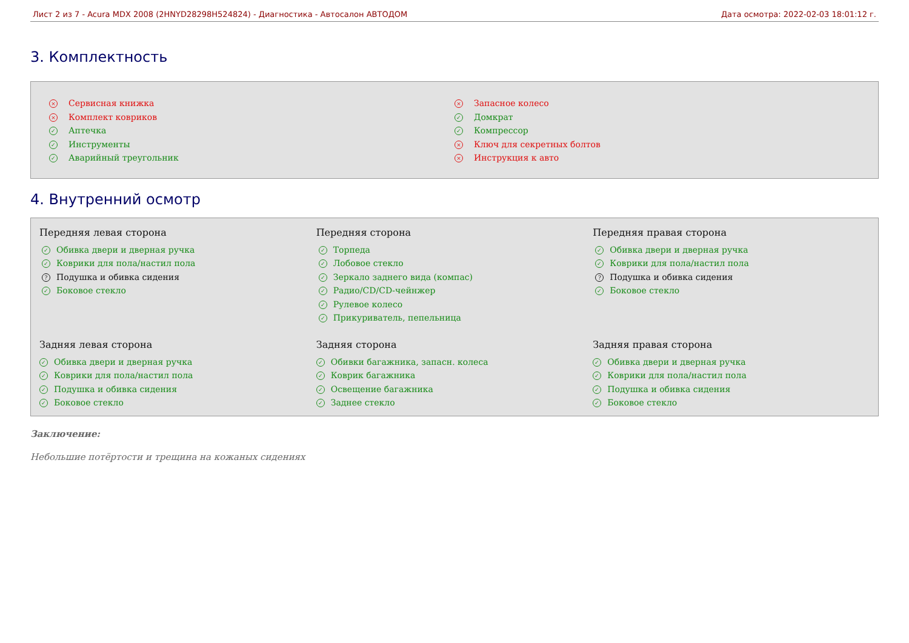Лист 2 из 7 - Acura MDX 2008 (2HNYD28298H524824) - Диагностика - Автосалон АВТОДОМ Дата осмотра: 2022-02-03 18:01:12 г.
3. Комплектность
× Сервисная книжка
× Комплект ковриков
✓ Аптечка
✓ Инструменты
✓ Аварийный треугольник
× Запасное колесо
✓ Домкрат
✓ Компрессор
× Ключ для секретных болтов
× Инструкция к авто
4. Внутренний осмотр
Передняя левая сторона
✓ Обивка двери и дверная ручка
✓ Коврики для пола/настил пола
? Подушка и обивка сидения
✓ Боковое стекло
Передняя сторона
✓ Торпеда
✓ Лобовое стекло
✓ Зеркало заднего вида (компас)
✓ Радио/CD/CD-чейнжер
✓ Рулевое колесо
✓ Прикуриватель, пепельница
Передняя правая сторона
✓ Обивка двери и дверная ручка
✓ Коврики для пола/настил пола
? Подушка и обивка сидения
✓ Боковое стекло
Задняя левая сторона
✓ Обивка двери и дверная ручка
✓ Коврики для пола/настил пола
✓ Подушка и обивка сидения
✓ Боковое стекло
Задняя сторона
✓ Обивки багажника, запасн. колеса
✓ Коврик багажника
✓ Освещение багажника
✓ Заднее стекло
Задняя правая сторона
✓ Обивка двери и дверная ручка
✓ Коврики для пола/настил пола
✓ Подушка и обивка сидения
✓ Боковое стекло
Заключение:
Небольшие потёртости и трещина на кожаных сидениях